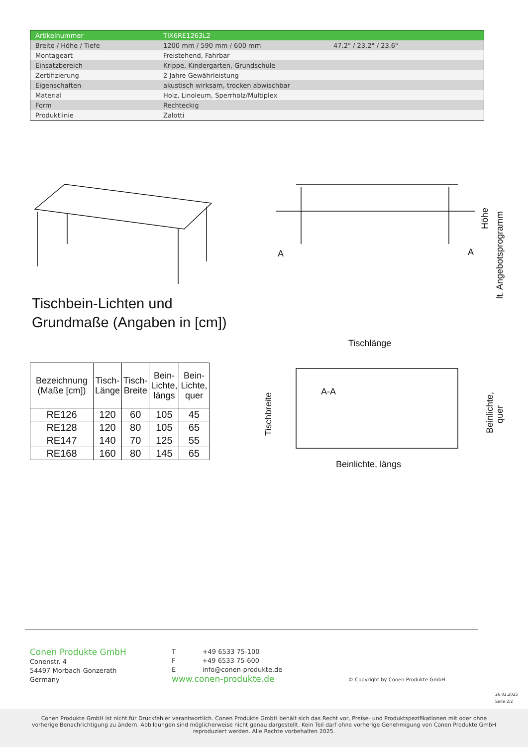| Artikelnummer | TIX6RE1263L2 | |
| Breite / Höhe / Tiefe | 1200 mm / 590 mm / 600 mm | 47.2" / 23.2" / 23.6" |
| Montageart | Freistehend, Fahrbar | |
| Einsatzbereich | Krippe, Kindergarten, Grundschule | |
| Zertifizierung | 2 Jahre Gewährleistung | |
| Eigenschaften | akustisch wirksam, trocken abwischbar | |
| Material | Holz, Linoleum, Sperrholz/Multiplex | |
| Form | Rechteckig | |
| Produktlinie | Zalotti | |
A
A
Höhe
lt. Angebotsprogramm
Tischlänge
A-A
Beinlichte, längs
Tischbreite
Beinlichte,
quer
Tischbein-Lichten und
Grundmaße (Angaben in [cm])
| Bezeichnung (Maße [cm]) | Tisch- Länge | Tisch- Breite | Bein- Lichte, längs | Bein- Lichte, quer |
| --- | --- | --- | --- | --- |
| RE126 | 120 | 60 | 105 | 45 |
| RE128 | 120 | 80 | 105 | 65 |
| RE147 | 140 | 70 | 125 | 55 |
| RE168 | 160 | 80 | 145 | 65 |
Conen Produkte GmbH
Conenstr. 4
54497 Morbach-Gonzerath
Germany
T +49 6533 75-100
F +49 6533 75-600
E info@conen-produkte.de
www.conen-produkte.de
© Copyright by Conen Produkte GmbH
26.02.2025
Seite 2/2
Conen Produkte GmbH ist nicht für Druckfehler verantwortlich. Conen Produkte GmbH behält sich das Recht vor, Preise- und Produktspezifikationen mit oder ohne
vorherige Benachrichtigung zu ändern. Abbildungen sind möglicherweise nicht genau dargestellt. Kein Teil darf ohne vorherige Genehmigung von Conen Produkte GmbH
reproduziert werden. Alle Rechte vorbehalten 2025.